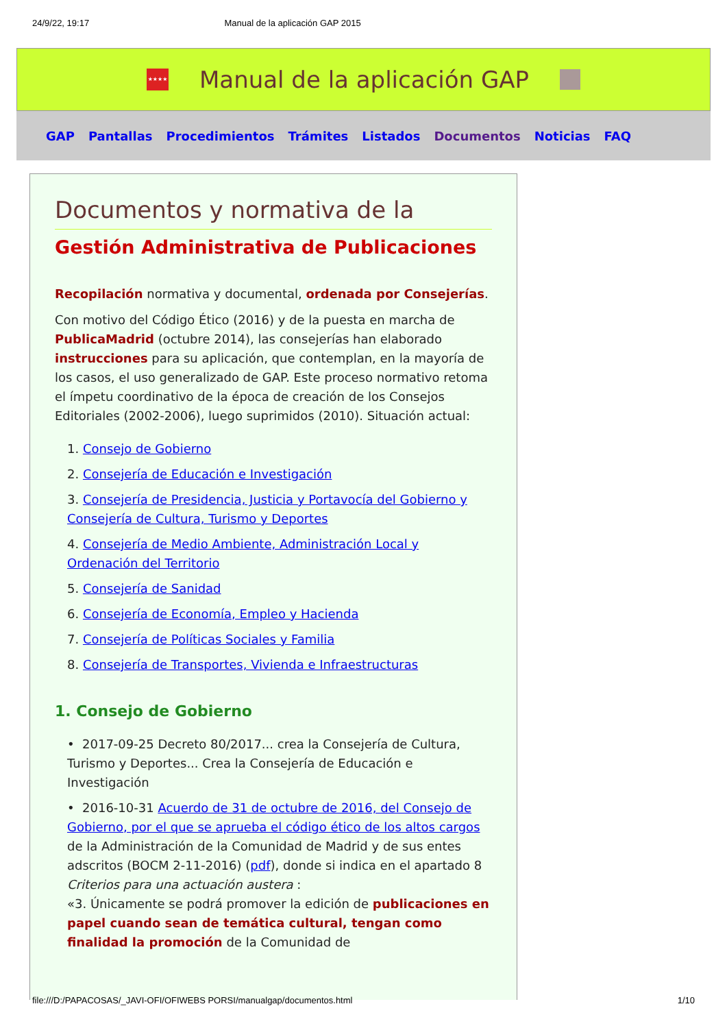24/9/22, 19:17 Manual de la aplicación GAP 2015
★★★★
Manual de la aplicación GAP
GAP Pantallas Procedimientos Trámites Listados Documentos Noticias FAQ
Documentos y normativa de la
Gestión Administrativa de Publicaciones
Recopilación normativa y documental, ordenada por Consejerías.
Con motivo del Código Ético (2016) y de la puesta en marcha de PublicaMadrid (octubre 2014), las consejerías han elaborado instrucciones para su aplicación, que contemplan, en la mayoría de los casos, el uso generalizado de GAP. Este proceso normativo retoma el ímpetu coordinativo de la época de creación de los Consejos Editoriales (2002-2006), luego suprimidos (2010). Situación actual:
1. Consejo de Gobierno
2. Consejería de Educación e Investigación
3. Consejería de Presidencia, Justicia y Portavocía del Gobierno y Consejería de Cultura, Turismo y Deportes
4. Consejería de Medio Ambiente, Administración Local y Ordenación del Territorio
5. Consejería de Sanidad
6. Consejería de Economía, Empleo y Hacienda
7. Consejería de Políticas Sociales y Familia
8. Consejería de Transportes, Vivienda e Infraestructuras
1. Consejo de Gobierno
• 2017-09-25 Decreto 80/2017... crea la Consejería de Cultura, Turismo y Deportes... Crea la Consejería de Educación e Investigación
• 2016-10-31 Acuerdo de 31 de octubre de 2016, del Consejo de Gobierno, por el que se aprueba el código ético de los altos cargos de la Administración de la Comunidad de Madrid y de sus entes adscritos (BOCM 2-11-2016) (pdf), donde si indica en el apartado 8 Criterios para una actuación austera :
«3. Únicamente se podrá promover la edición de publicaciones en papel cuando sean de temática cultural, tengan como finalidad la promoción de la Comunidad de
file:///D:/PAPACOSAS/_JAVI-OFI/OFIWEBS PORSI/manualgap/documentos.html 1/10